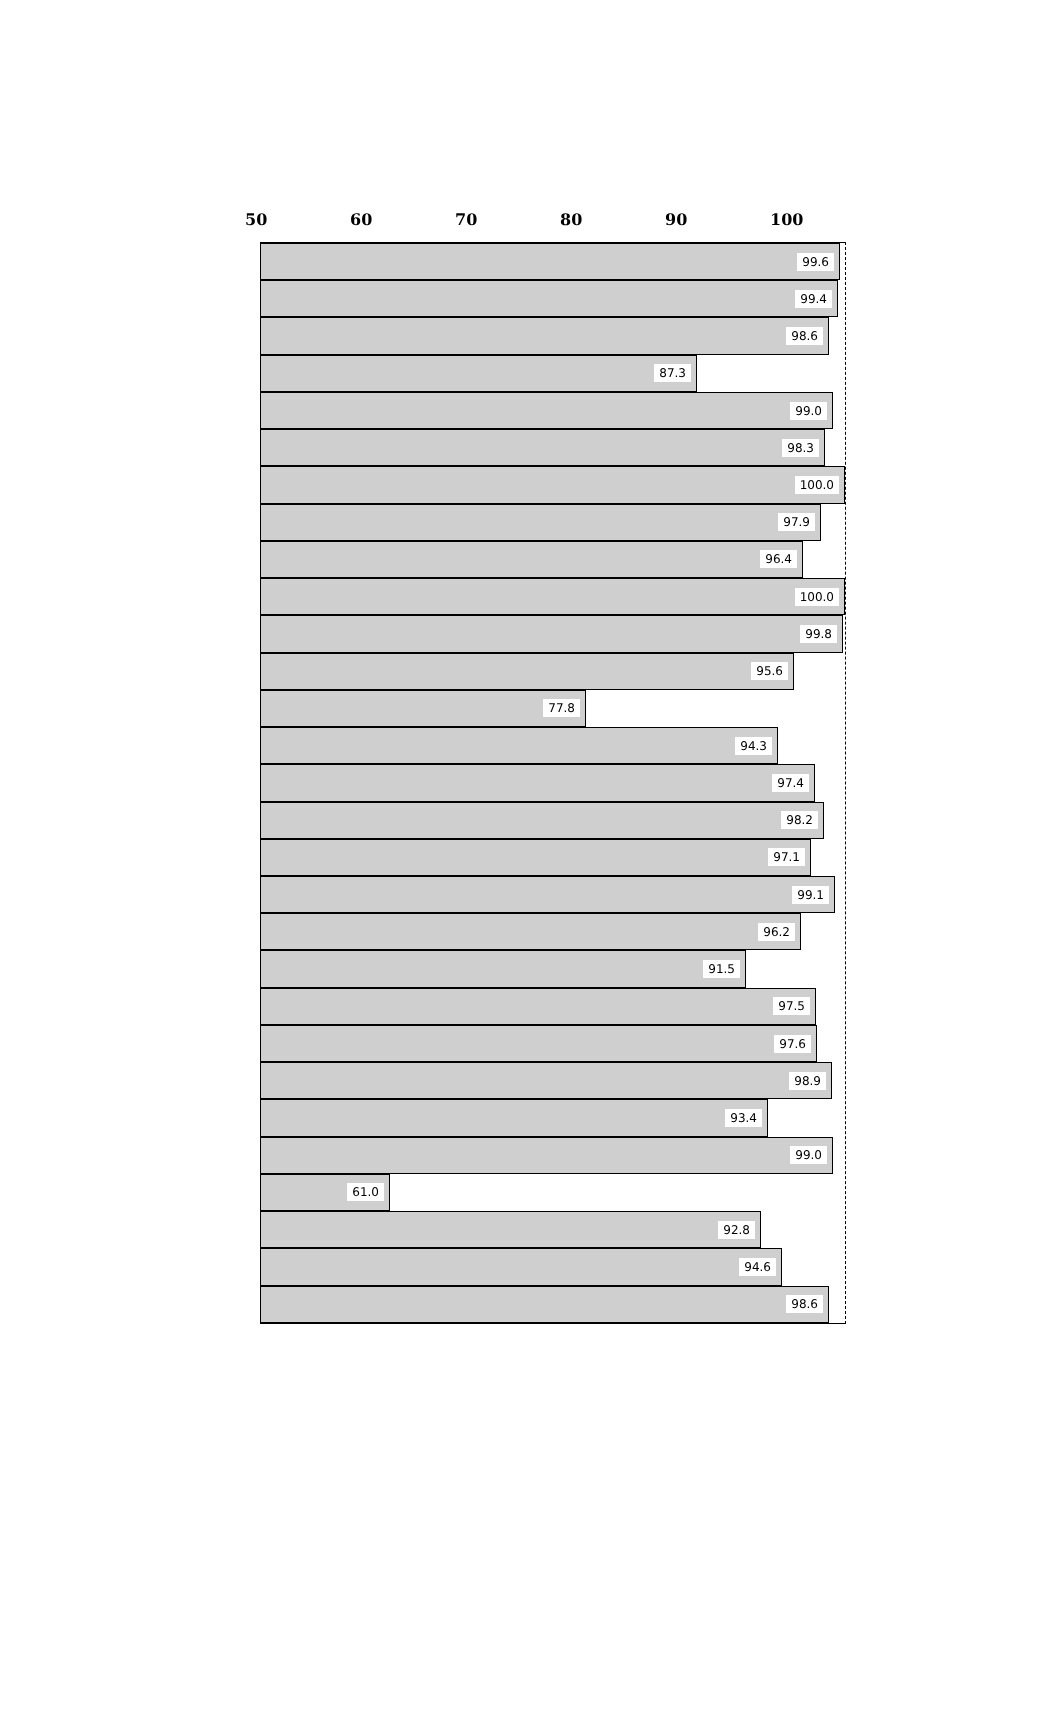50 60 70 80 90 100
99.6
99.4
98.6
87.3
99.0
98.3
100.0
97.9
96.4
100.0
99.8
95.6
77.8
94.3
97.4
98.2
97.1
99.1
96.2
91.5
97.5
97.6
98.9
93.4
99.0
61.0
92.8
94.6
98.6